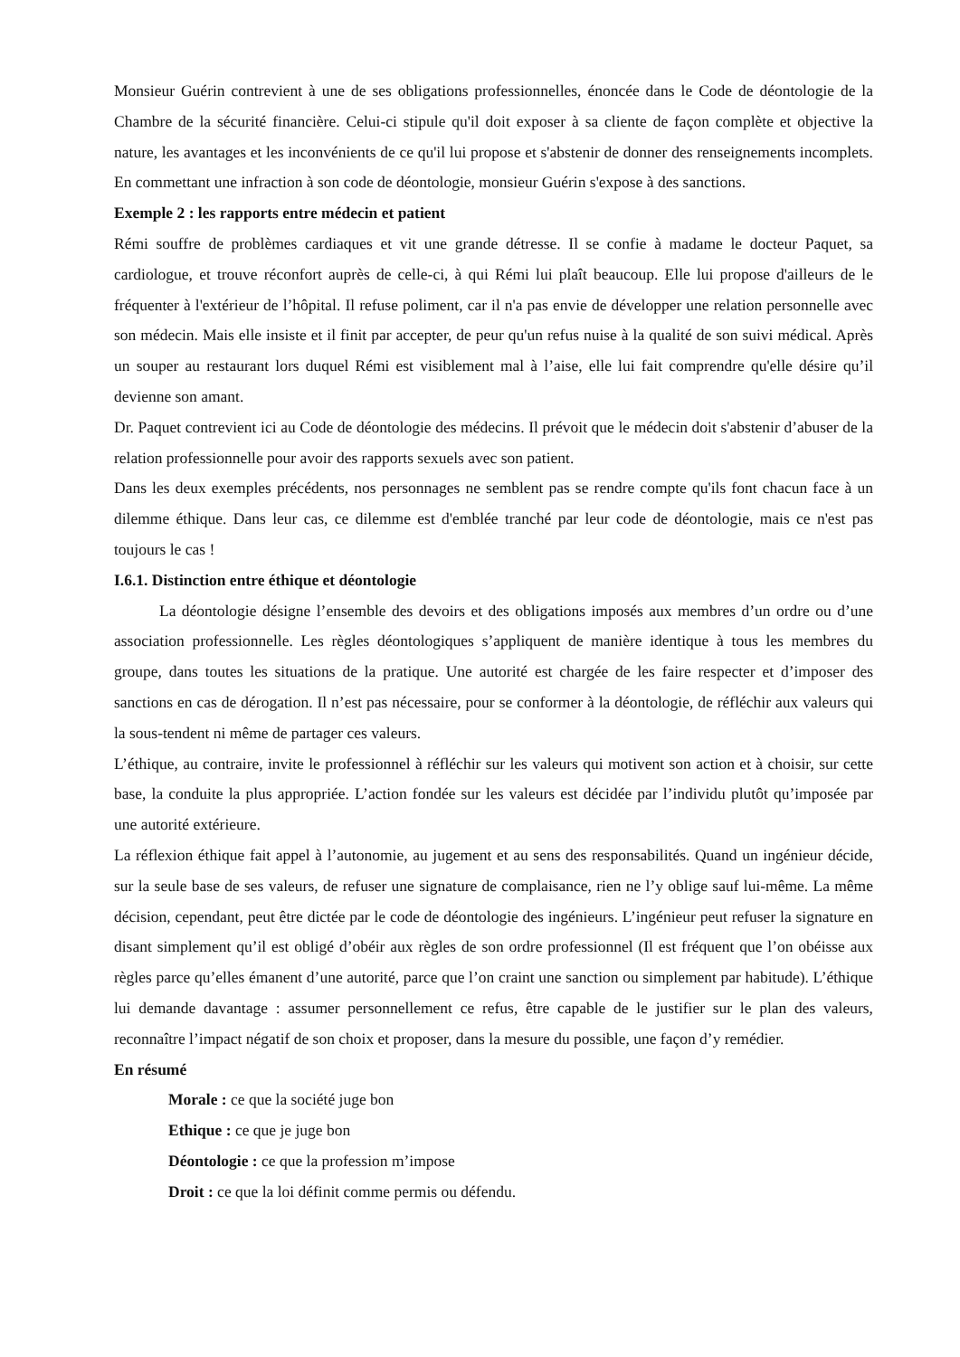Monsieur Guérin contrevient à une de ses obligations professionnelles, énoncée dans le Code de déontologie de la Chambre de la sécurité financière. Celui-ci stipule qu'il doit exposer à sa cliente de façon complète et objective la nature, les avantages et les inconvénients de ce qu'il lui propose et s'abstenir de donner des renseignements incomplets. En commettant une infraction à son code de déontologie, monsieur Guérin s'expose à des sanctions.
Exemple 2 : les rapports entre médecin et patient
Rémi souffre de problèmes cardiaques et vit une grande détresse. Il se confie à madame le docteur Paquet, sa cardiologue, et trouve réconfort auprès de celle-ci, à qui Rémi lui plaît beaucoup. Elle lui propose d'ailleurs de le fréquenter à l'extérieur de l’hôpital. Il refuse poliment, car il n'a pas envie de développer une relation personnelle avec son médecin. Mais elle insiste et il finit par accepter, de peur qu'un refus nuise à la qualité de son suivi médical. Après un souper au restaurant lors duquel Rémi est visiblement mal à l’aise, elle lui fait comprendre qu'elle désire qu’il devienne son amant.
Dr. Paquet contrevient ici au Code de déontologie des médecins. Il prévoit que le médecin doit s'abstenir d’abuser de la relation professionnelle pour avoir des rapports sexuels avec son patient.
Dans les deux exemples précédents, nos personnages ne semblent pas se rendre compte qu'ils font chacun face à un dilemme éthique. Dans leur cas, ce dilemme est d'emblée tranché par leur code de déontologie, mais ce n'est pas toujours le cas !
I.6.1. Distinction entre éthique et déontologie
La déontologie désigne l’ensemble des devoirs et des obligations imposés aux membres d’un ordre ou d’une association professionnelle. Les règles déontologiques s’appliquent de manière identique à tous les membres du groupe, dans toutes les situations de la pratique. Une autorité est chargée de les faire respecter et d’imposer des sanctions en cas de dérogation. Il n’est pas nécessaire, pour se conformer à la déontologie, de réfléchir aux valeurs qui la sous-tendent ni même de partager ces valeurs.
L’éthique, au contraire, invite le professionnel à réfléchir sur les valeurs qui motivent son action et à choisir, sur cette base, la conduite la plus appropriée. L’action fondée sur les valeurs est décidée par l’individu plutôt qu’imposée par une autorité extérieure.
La réflexion éthique fait appel à l’autonomie, au jugement et au sens des responsabilités. Quand un ingénieur décide, sur la seule base de ses valeurs, de refuser une signature de complaisance, rien ne l’y oblige sauf lui-même. La même décision, cependant, peut être dictée par le code de déontologie des ingénieurs. L’ingénieur peut refuser la signature en disant simplement qu’il est obligé d’obéir aux règles de son ordre professionnel (Il est fréquent que l’on obéisse aux règles parce qu’elles émanent d’une autorité, parce que l’on craint une sanction ou simplement par habitude). L’éthique lui demande davantage : assumer personnellement ce refus, être capable de le justifier sur le plan des valeurs, reconnaître l’impact négatif de son choix et proposer, dans la mesure du possible, une façon d’y remédier.
En résumé
Morale : ce que la société juge bon
Ethique : ce que je juge bon
Déontologie : ce que la profession m’impose
Droit : ce que la loi définit comme permis ou défendu.